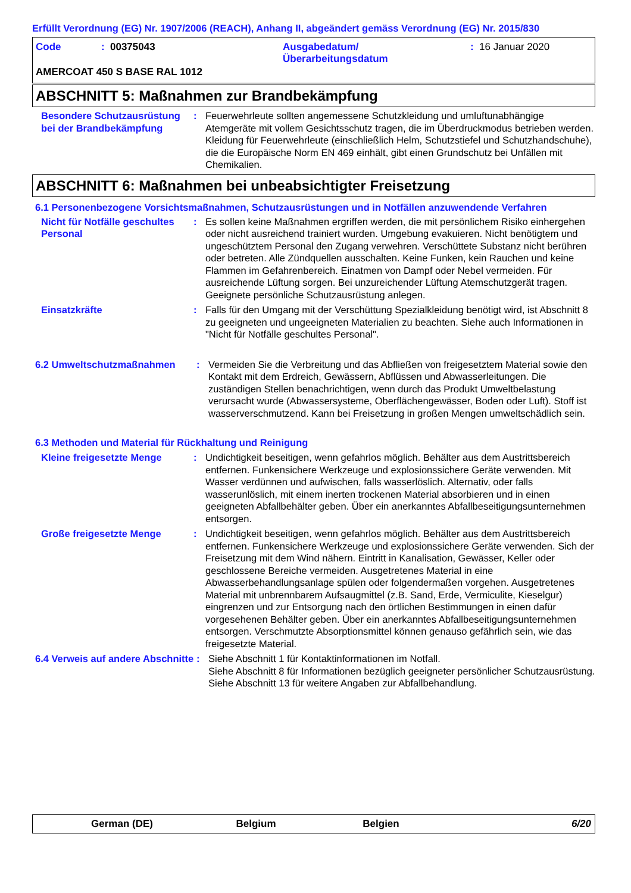Erfüllt Verordnung (EG) Nr. 1907/2006 (REACH), Anhang II, abgeändert gemäss Verordnung (EG) Nr. 2015/830
Code : 00375043 Ausgabedatum/
Überarbeitungsdatum
: 16 Januar 2020
AMERCOAT 450 S BASE RAL 1012
ABSCHNITT 5: Maßnahmen zur Brandbekämpfung
Besondere Schutzausrüstung bei der Brandbekämpfung
: Feuerwehrleute sollten angemessene Schutzkleidung und umluftunabhängige Atemgeräte mit vollem Gesichtsschutz tragen, die im Überdruckmodus betrieben werden. Kleidung für Feuerwehrleute (einschließlich Helm, Schutzstiefel und Schutzhandschuhe), die die Europäische Norm EN 469 einhält, gibt einen Grundschutz bei Unfällen mit Chemikalien.
ABSCHNITT 6: Maßnahmen bei unbeabsichtigter Freisetzung
6.1 Personenbezogene Vorsichtsmaßnahmen, Schutzausrüstungen und in Notfällen anzuwendende Verfahren
Nicht für Notfälle geschultes Personal
: Es sollen keine Maßnahmen ergriffen werden, die mit persönlichem Risiko einhergehen oder nicht ausreichend trainiert wurden. Umgebung evakuieren. Nicht benötigtem und ungeschütztem Personal den Zugang verwehren. Verschüttete Substanz nicht berühren oder betreten. Alle Zündquellen ausschalten. Keine Funken, kein Rauchen und keine Flammen im Gefahrenbereich. Einatmen von Dampf oder Nebel vermeiden. Für ausreichende Lüftung sorgen. Bei unzureichender Lüftung Atemschutzgerät tragen. Geeignete persönliche Schutzausrüstung anlegen.
Einsatzkräfte : Falls für den Umgang mit der Verschüttung Spezialkleidung benötigt wird, ist Abschnitt 8 zu geeigneten und ungeeigneten Materialien zu beachten. Siehe auch Informationen in "Nicht für Notfälle geschultes Personal".
6.2 Umweltschutzmaßnahmen : Vermeiden Sie die Verbreitung und das Abfließen von freigesetztem Material sowie den Kontakt mit dem Erdreich, Gewässern, Abflüssen und Abwasserleitungen. Die zuständigen Stellen benachrichtigen, wenn durch das Produkt Umweltbelastung verursacht wurde (Abwassersysteme, Oberflächengewässer, Boden oder Luft). Stoff ist wasserverschmutzend. Kann bei Freisetzung in großen Mengen umweltschädlich sein.
6.3 Methoden und Material für Rückhaltung und Reinigung
Kleine freigesetzte Menge : Undichtigkeit beseitigen, wenn gefahrlos möglich. Behälter aus dem Austrittsbereich entfernen. Funkensichere Werkzeuge und explosionssichere Geräte verwenden. Mit Wasser verdünnen und aufwischen, falls wasserlöslich. Alternativ, oder falls wasserunlöslich, mit einem inerten trockenen Material absorbieren und in einen geeigneten Abfallbehälter geben. Über ein anerkanntes Abfallbeseitigungsunternehmen entsorgen.
Große freigesetzte Menge : Undichtigkeit beseitigen, wenn gefahrlos möglich. Behälter aus dem Austrittsbereich entfernen. Funkensichere Werkzeuge und explosionssichere Geräte verwenden. Sich der Freisetzung mit dem Wind nähern. Eintritt in Kanalisation, Gewässer, Keller oder geschlossene Bereiche vermeiden. Ausgetretenes Material in eine Abwasserbehandlungsanlage spülen oder folgendermaßen vorgehen. Ausgetretenes Material mit unbrennbarem Aufsaugmittel (z.B. Sand, Erde, Vermiculite, Kieselgur) eingrenzen und zur Entsorgung nach den örtlichen Bestimmungen in einen dafür vorgesehenen Behälter geben. Über ein anerkanntes Abfallbeseitigungsunternehmen entsorgen. Verschmutzte Absorptionsmittel können genauso gefährlich sein, wie das freigesetzte Material.
6.4 Verweis auf andere Abschnitte
: Siehe Abschnitt 1 für Kontaktinformationen im Notfall.
Siehe Abschnitt 8 für Informationen bezüglich geeigneter persönlicher Schutzausrüstung.
Siehe Abschnitt 13 für weitere Angaben zur Abfallbehandlung.
German (DE) Belgium Belgien 6/20